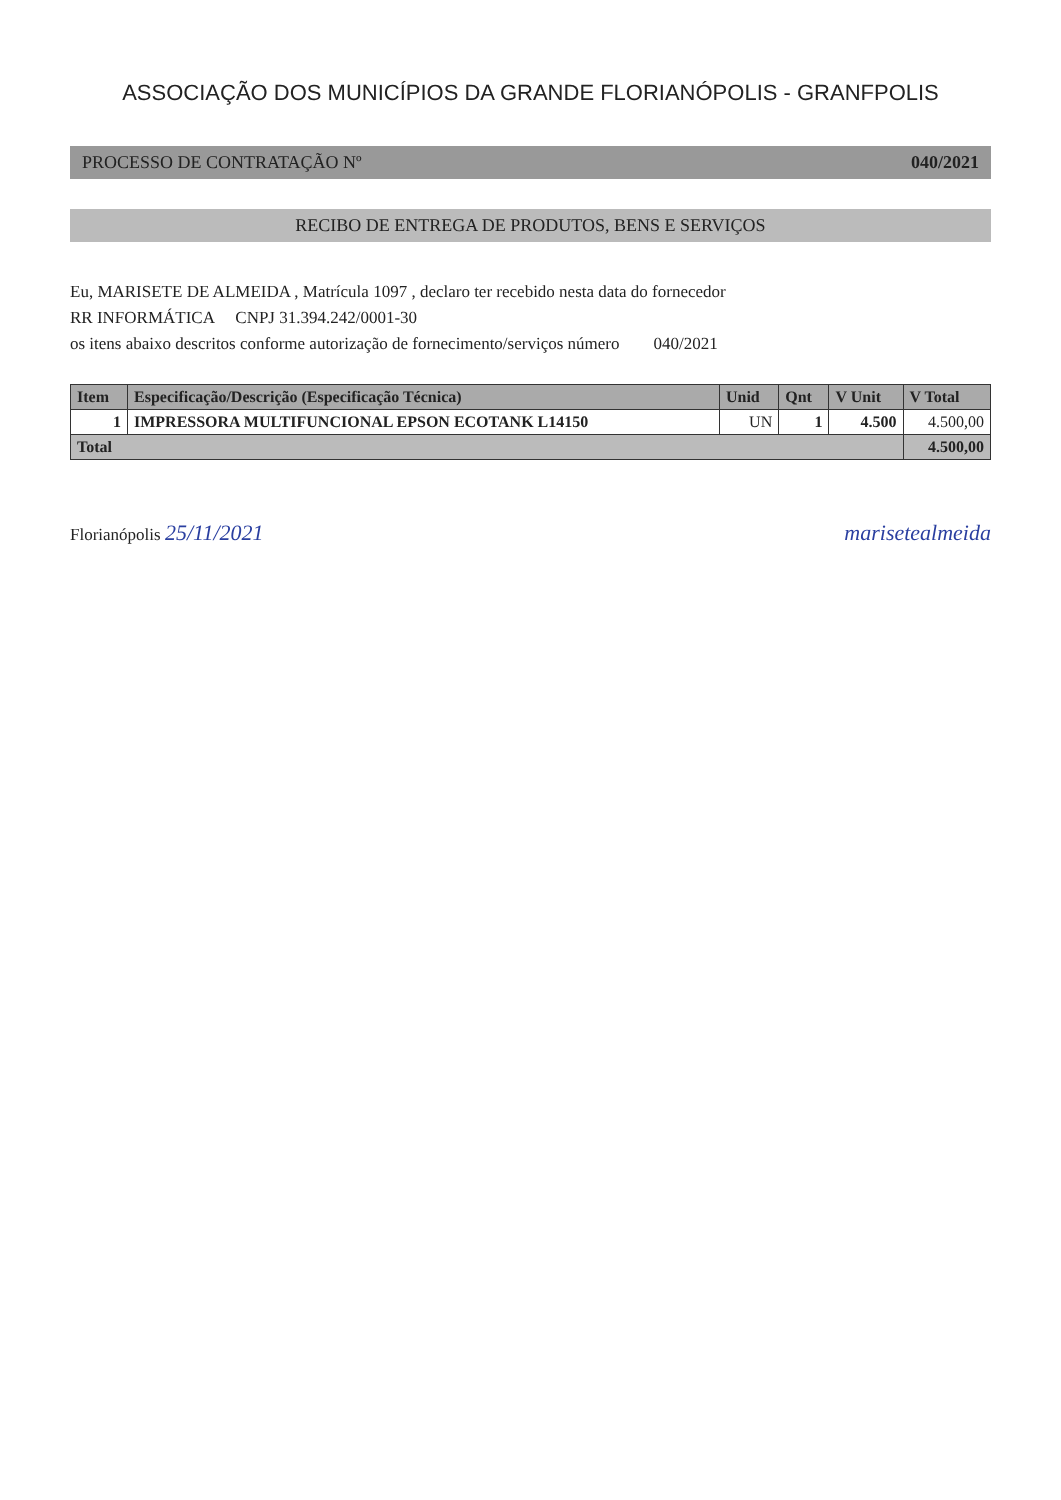ASSOCIAÇÃO DOS MUNICÍPIOS DA GRANDE FLORIANÓPOLIS - GRANFPOLIS
PROCESSO DE CONTRATAÇÃO Nº 040/2021
RECIBO DE ENTREGA DE PRODUTOS, BENS E SERVIÇOS
Eu, MARISETE DE ALMEIDA , Matrícula 1097 , declaro ter recebido nesta data do fornecedor
RR INFORMÁTICA CNPJ 31.394.242/0001-30
os itens abaixo descritos conforme autorização de fornecimento/serviços número 040/2021
| Item | Especificação/Descrição (Especificação Técnica) | Unid | Qnt | V Unit | V Total |
| --- | --- | --- | --- | --- | --- |
| 1 | IMPRESSORA MULTIFUNCIONAL EPSON ECOTANK L14150 | UN | 1 | 4.500 | 4.500,00 |
| Total | | | | | 4.500,00 |
Florianópolis 25/11/2021 marisetealmeida